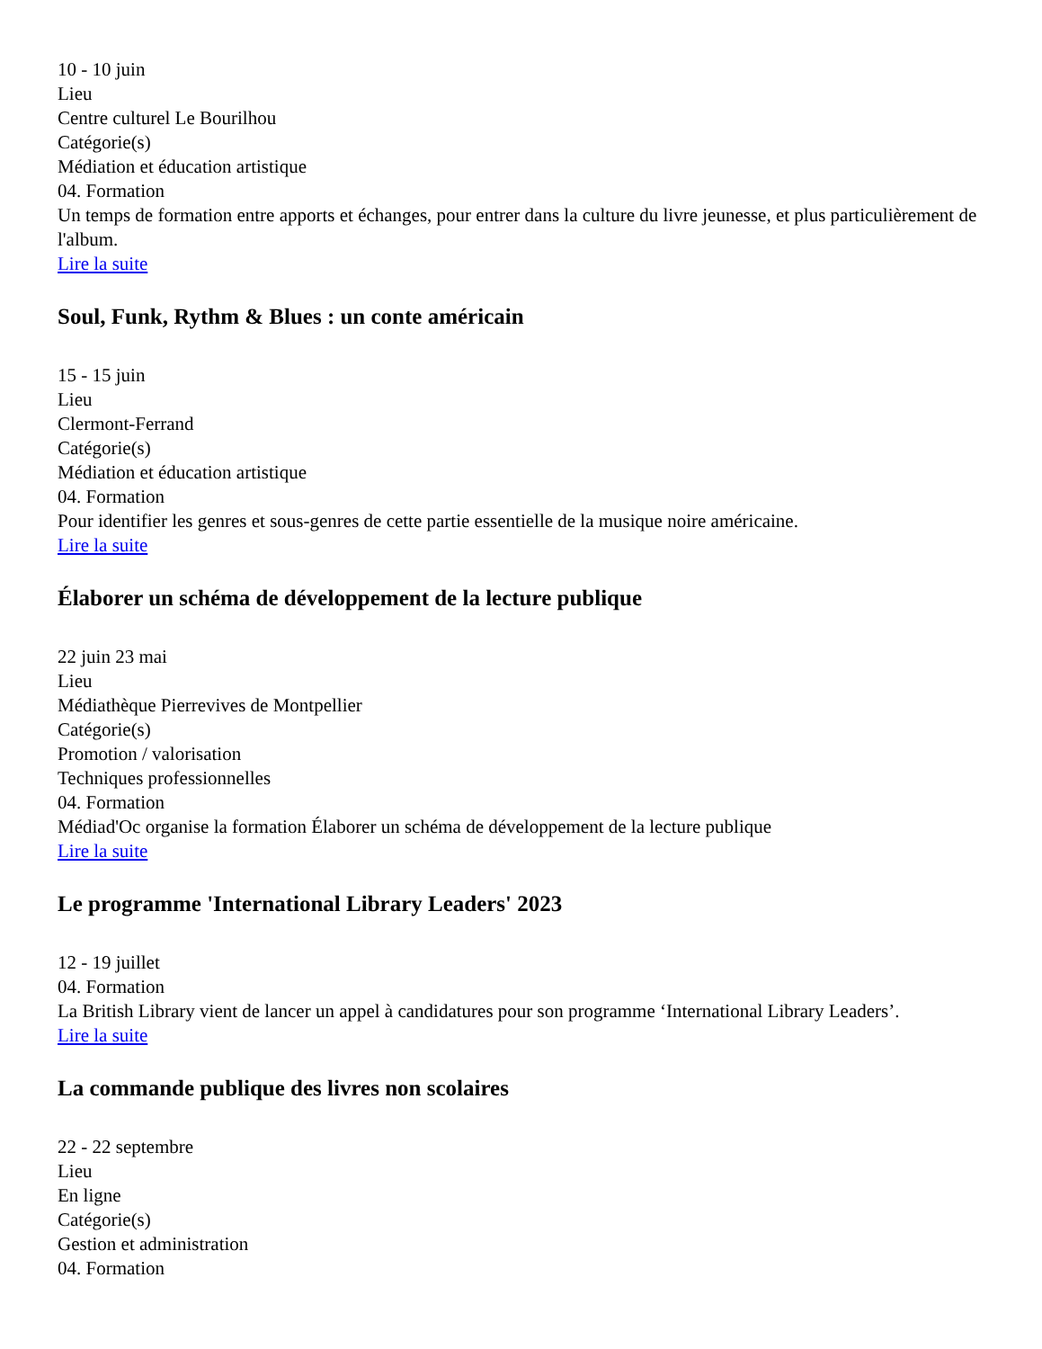10 - 10 juin
Lieu
Centre culturel Le Bourilhou
Catégorie(s)
Médiation et éducation artistique
04. Formation
Un temps de formation entre apports et échanges, pour entrer dans la culture du livre jeunesse, et plus particulièrement de l'album.
Lire la suite
Soul, Funk, Rythm & Blues : un conte américain
15 - 15 juin
Lieu
Clermont-Ferrand
Catégorie(s)
Médiation et éducation artistique
04. Formation
Pour identifier les genres et sous-genres de cette partie essentielle de la musique noire américaine.
Lire la suite
Élaborer un schéma de développement de la lecture publique
22 juin 23 mai
Lieu
Médiathèque Pierrevives de Montpellier
Catégorie(s)
Promotion / valorisation
Techniques professionnelles
04. Formation
Médiad'Oc organise la formation Élaborer un schéma de développement de la lecture publique
Lire la suite
Le programme 'International Library Leaders' 2023
12 - 19 juillet
04. Formation
La British Library vient de lancer un appel à candidatures pour son programme ‘International Library Leaders’.
Lire la suite
La commande publique des livres non scolaires
22 - 22 septembre
Lieu
En ligne
Catégorie(s)
Gestion et administration
04. Formation